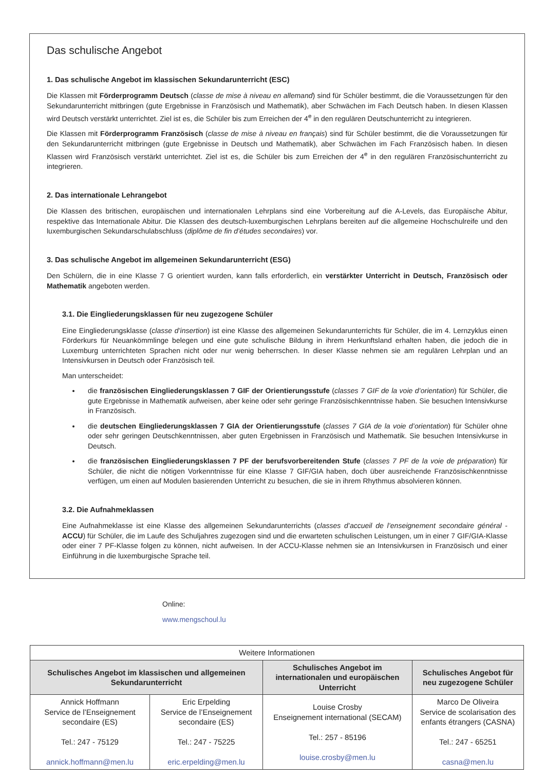Das schulische Angebot
1. Das schulische Angebot im klassischen Sekundarunterricht (ESC)
Die Klassen mit Förderprogramm Deutsch (classe de mise à niveau en allemand) sind für Schüler bestimmt, die die Voraussetzungen für den Sekundarunterricht mitbringen (gute Ergebnisse in Französisch und Mathematik), aber Schwächen im Fach Deutsch haben. In diesen Klassen wird Deutsch verstärkt unterrichtet. Ziel ist es, die Schüler bis zum Erreichen der 4<sup>e</sup> in den regulären Deutschunterricht zu integrieren.
Die Klassen mit Förderprogramm Französisch (classe de mise à niveau en français) sind für Schüler bestimmt, die die Voraussetzungen für den Sekundarunterricht mitbringen (gute Ergebnisse in Deutsch und Mathematik), aber Schwächen im Fach Französisch haben. In diesen Klassen wird Französisch verstärkt unterrichtet. Ziel ist es, die Schüler bis zum Erreichen der 4<sup>e</sup> in den regulären Französischunterricht zu integrieren.
2. Das internationale Lehrangebot
Die Klassen des britischen, europäischen und internationalen Lehrplans sind eine Vorbereitung auf die A-Levels, das Europäische Abitur, respektive das Internationale Abitur. Die Klassen des deutsch-luxemburgischen Lehrplans bereiten auf die allgemeine Hochschulreife und den luxemburgischen Sekundarschulabschluss (diplôme de fin d’études secondaires) vor.
3. Das schulische Angebot im allgemeinen Sekundarunterricht (ESG)
Den Schülern, die in eine Klasse 7 G orientiert wurden, kann falls erforderlich, ein verstärkter Unterricht in Deutsch, Französisch oder Mathematik angeboten werden.
3.1. Die Eingliederungsklassen für neu zugezogene Schüler
Eine Eingliederungsklasse (classe d’insertion) ist eine Klasse des allgemeinen Sekundarunterrichts für Schüler, die im 4. Lernzyklus einen Förderkurs für Neuankömmlinge belegen und eine gute schulische Bildung in ihrem Herkunftsland erhalten haben, die jedoch die in Luxemburg unterrichteten Sprachen nicht oder nur wenig beherrschen. In dieser Klasse nehmen sie am regulären Lehrplan und an Intensivkursen in Deutsch oder Französisch teil.
Man unterscheidet:
die französischen Eingliederungsklassen 7 GIF der Orientierungsstufe (classes 7 GIF de la voie d’orientation) für Schüler, die gute Ergebnisse in Mathematik aufweisen, aber keine oder sehr geringe Französischkenntnisse haben. Sie besuchen Intensivkurse in Französisch.
die deutschen Eingliederungsklassen 7 GIA der Orientierungsstufe (classes 7 GIA de la voie d’orientation) für Schüler ohne oder sehr geringen Deutschkenntnissen, aber guten Ergebnissen in Französisch und Mathematik. Sie besuchen Intensivkurse in Deutsch.
die französischen Eingliederungsklassen 7 PF der berufsvorbereitenden Stufe (classes 7 PF de la voie de préparation) für Schüler, die nicht die nötigen Vorkenntnisse für eine Klasse 7 GIF/GIA haben, doch über ausreichende Französischkenntnisse verfügen, um einen auf Modulen basierenden Unterricht zu besuchen, die sie in ihrem Rhythmus absolvieren können.
3.2. Die Aufnahmeklassen
Eine Aufnahmeklasse ist eine Klasse des allgemeinen Sekundarunterrichts (classes d’accueil de l’enseignement secondaire général - ACCU) für Schüler, die im Laufe des Schuljahres zugezogen sind und die erwarteten schulischen Leistungen, um in einer 7 GIF/GIA-Klasse oder einer 7 PF-Klasse folgen zu können, nicht aufweisen. In der ACCU-Klasse nehmen sie an Intensivkursen in Französisch und einer Einführung in die luxemburgische Sprache teil.
Online:
www.mengschoul.lu
| Weitere Informationen | | | |
| --- | --- | --- | --- |
| Schulisches Angebot im klassischen und allgemeinen Sekundarunterricht | | Schulisches Angebot im internationalen und europäischen Unterricht | Schulisches Angebot für neu zugezogene Schüler |
| Annick Hoffmann Service de l’Enseignement secondaire (ES) Tel.: 247 - 75129 annick.hoffmann@men.lu | Eric Erpelding Service de l’Enseignement secondaire (ES) Tel.: 247 - 75225 eric.erpelding@men.lu | Louise Crosby Enseignement international (SECAM) Tel.: 257 - 85196 louise.crosby@men.lu | Marco De Oliveira Service de scolarisation des enfants étrangers (CASNA) Tel.: 247 - 65251 casna@men.lu |